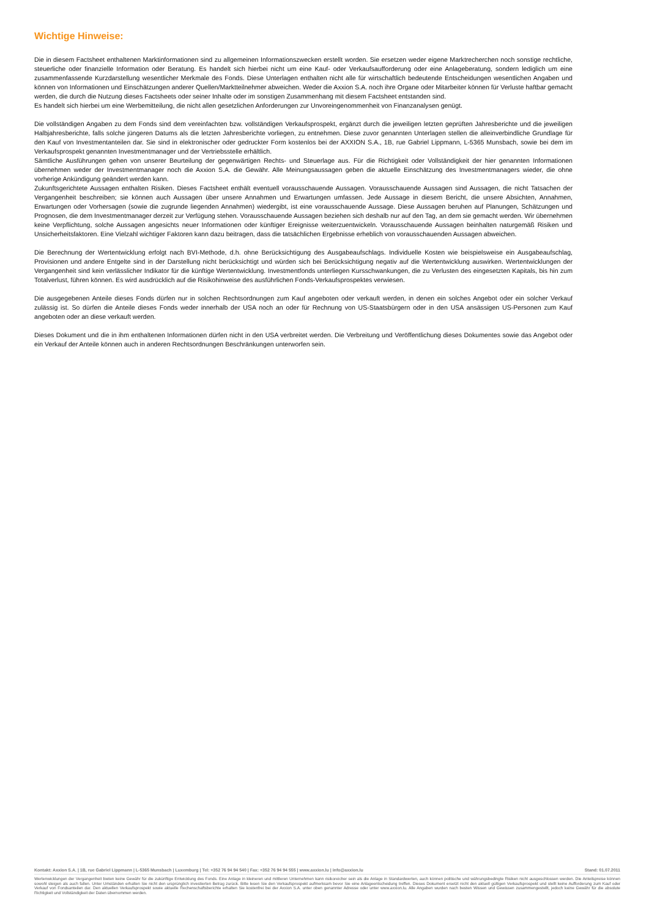Wichtige Hinweise:
Die in diesem Factsheet enthaltenen Marktinformationen sind zu allgemeinen Informationszwecken erstellt worden. Sie ersetzen weder eigene Marktrecherchen noch sonstige rechtliche, steuerliche oder finanzielle Information oder Beratung. Es handelt sich hierbei nicht um eine Kauf- oder Verkaufsaufforderung oder eine Anlageberatung, sondern lediglich um eine zusammenfassende Kurzdarstellung wesentlicher Merkmale des Fonds. Diese Unterlagen enthalten nicht alle für wirtschaftlich bedeutende Entscheidungen wesentlichen Angaben und können von Informationen und Einschätzungen anderer Quellen/Marktteilnehmer abweichen. Weder die Axxion S.A. noch ihre Organe oder Mitarbeiter können für Verluste haftbar gemacht werden, die durch die Nutzung dieses Factsheets oder seiner Inhalte oder im sonstigen Zusammenhang mit diesem Factsheet entstanden sind.
Es handelt sich hierbei um eine Werbemitteilung, die nicht allen gesetzlichen Anforderungen zur Unvoreingenommenheit von Finanzanalysen genügt.
Die vollständigen Angaben zu dem Fonds sind dem vereinfachten bzw. vollständigen Verkaufsprospekt, ergänzt durch die jeweiligen letzten geprüften Jahresberichte und die jeweiligen Halbjahresberichte, falls solche jüngeren Datums als die letzten Jahresberichte vorliegen, zu entnehmen. Diese zuvor genannten Unterlagen stellen die alleinverbindliche Grundlage für den Kauf von Investmentanteilen dar. Sie sind in elektronischer oder gedruckter Form kostenlos bei der AXXION S.A., 1B, rue Gabriel Lippmann, L-5365 Munsbach, sowie bei dem im Verkaufsprospekt genannten Investmentmanager und der Vertriebsstelle erhältlich.
Sämtliche Ausführungen gehen von unserer Beurteilung der gegenwärtigen Rechts- und Steuerlage aus. Für die Richtigkeit oder Vollständigkeit der hier genannten Informationen übernehmen weder der Investmentmanager noch die Axxion S.A. die Gewähr. Alle Meinungsaussagen geben die aktuelle Einschätzung des Investmentmanagers wieder, die ohne vorherige Ankündigung geändert werden kann.
Zukunftsgerichtete Aussagen enthalten Risiken. Dieses Factsheet enthält eventuell vorausschauende Aussagen. Vorausschauende Aussagen sind Aussagen, die nicht Tatsachen der Vergangenheit beschreiben; sie können auch Aussagen über unsere Annahmen und Erwartungen umfassen. Jede Aussage in diesem Bericht, die unsere Absichten, Annahmen, Erwartungen oder Vorhersagen (sowie die zugrunde liegenden Annahmen) wiedergibt, ist eine vorausschauende Aussage. Diese Aussagen beruhen auf Planungen, Schätzungen und Prognosen, die dem Investmentmanager derzeit zur Verfügung stehen. Vorausschauende Aussagen beziehen sich deshalb nur auf den Tag, an dem sie gemacht werden. Wir übernehmen keine Verpflichtung, solche Aussagen angesichts neuer Informationen oder künftiger Ereignisse weiterzuentwickeln. Vorausschauende Aussagen beinhalten naturgemäß Risiken und Unsicherheitsfaktoren. Eine Vielzahl wichtiger Faktoren kann dazu beitragen, dass die tatsächlichen Ergebnisse erheblich von vorausschauenden Aussagen abweichen.
Die Berechnung der Wertentwicklung erfolgt nach BVI-Methode, d.h. ohne Berücksichtigung des Ausgabeaufschlags. Individuelle Kosten wie beispielsweise ein Ausgabeaufschlag, Provisionen und andere Entgelte sind in der Darstellung nicht berücksichtigt und würden sich bei Berücksichtigung negativ auf die Wertentwicklung auswirken. Wertentwicklungen der Vergangenheit sind kein verlässlicher Indikator für die künftige Wertentwicklung. Investmentfonds unterliegen Kursschwankungen, die zu Verlusten des eingesetzten Kapitals, bis hin zum Totalverlust, führen können. Es wird ausdrücklich auf die Risikohinweise des ausführlichen Fonds-Verkaufsprospektes verwiesen.
Die ausgegebenen Anteile dieses Fonds dürfen nur in solchen Rechtsordnungen zum Kauf angeboten oder verkauft werden, in denen ein solches Angebot oder ein solcher Verkauf zulässig ist. So dürfen die Anteile dieses Fonds weder innerhalb der USA noch an oder für Rechnung von US-Staatsbürgern oder in den USA ansässigen US-Personen zum Kauf angeboten oder an diese verkauft werden.
Dieses Dokument und die in ihm enthaltenen Informationen dürfen nicht in den USA verbreitet werden. Die Verbreitung und Veröffentlichung dieses Dokumentes sowie das Angebot oder ein Verkauf der Anteile können auch in anderen Rechtsordnungen Beschränkungen unterworfen sein.
Kontakt: Axxion S.A. | 1B, rue Gabriel Lippmann | L-5365 Munsbach | Luxemburg | Tel: +352 76 94 94 540 | Fax: +352 76 94 94 555 | www.axxion.lu | info@axxion.lu Stand: 01.07.2011
Wertenwicklungen der Vergangenheit bieten keine Gewähr für die zukünftige Entwicklung des Fonds. Eine Anlage in kleineren und mittleren Unternehmen kann risikoreicher sein als die Anlage in Standardwerten, auch können politische und währungsbedingte Risiken nicht ausgeschlossen werden. Die Anteilspreise können sowohl steigen als auch fallen. Unter Umständen erhalten Sie nicht den ursprünglich investierten Betrag zurück. Bitte lesen Sie den Verkaufsprospekt aufmerksam bevor Sie eine Anlageentscheidung treffen. Dieses Dokument ersetzt nicht den aktuell gültigen Verkaufsprospekt und stellt keine Aufforderung zum Kauf oder Verkauf von Fondsanteilen dar. Den aktuellen Verkaufsprospekt sowie aktuelle Rechenschaftsberichte erhalten Sie kostenfrei bei der Axxion S.A. unter oben genannter Adresse oder unter www.axxion.lu. Alle Angaben wurden nach besten Wissen und Gewissen zusammengestellt, jedoch keine Gewähr für die absolute Richtigkeit und Vollständigkeit der Daten übernommen werden.